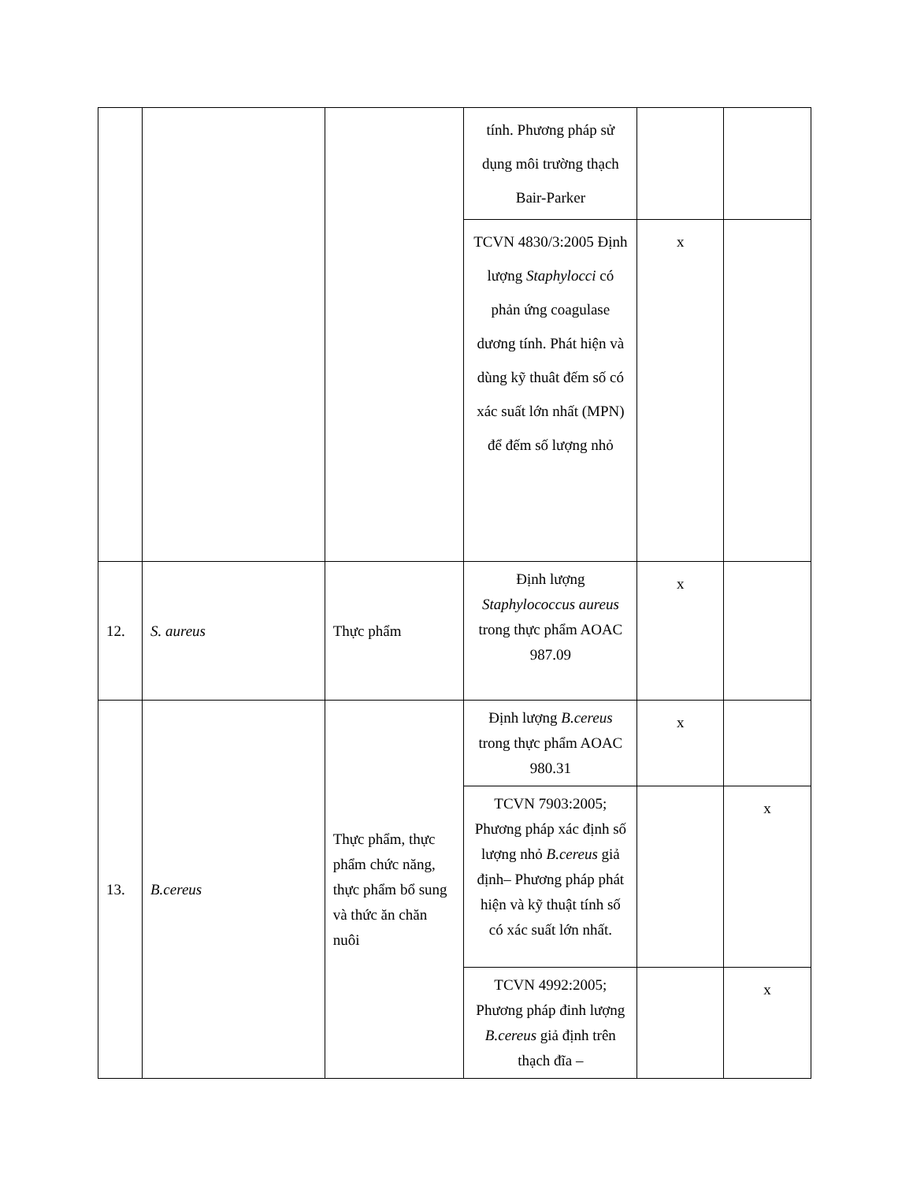| | | | tính. Phương pháp sử dụng môi trường thạch Bair-Parker | | |
| | | | TCVN 4830/3:2005 Định lượng Staphylocci có phản ứng coagulase dương tính. Phát hiện và dùng kỹ thuât đếm số có xác suất lớn nhất (MPN) để đếm số lượng nhỏ | x | |
| 12. | S. aureus | Thực phẩm | Định lượng Staphylococcus aureus trong thực phẩm AOAC 987.09 | x | |
| 13. | B.cereus | Thực phẩm, thực phẩm chức năng, thực phẩm bổ sung và thức ăn chăn nuôi | Định lượng B.cereus trong thực phẩm AOAC 980.31 | x | |
| | | | TCVN 7903:2005; Phương pháp xác định số lượng nhỏ B.cereus giả định– Phương pháp phát hiện và kỹ thuật tính số có xác suất lớn nhất. | | x |
| | | | TCVN 4992:2005; Phương pháp đinh lượng B.cereus giả định trên thạch đĩa – | | x |